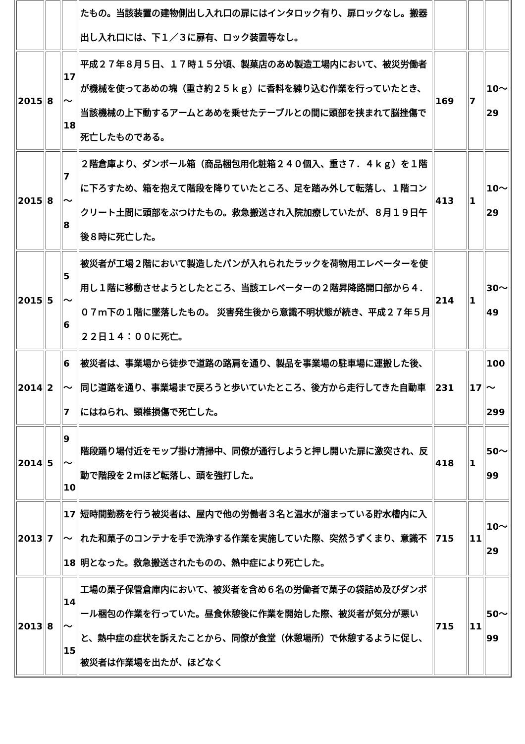| | | | たもの。当該装置の建物側出し入れ口の扉にはインタロック有り、扉ロックなし。搬器出し入れ口には、下１／３に扉有、ロック装置等なし。 | | | |
| 2015 | 8 | 17 〜 18 | 平成２７年８月５日、１７時１５分頃、製菓店のあめ製造工場内において、被災労働者が機械を使ってあめの塊（重さ約２５ｋｇ）に香料を練り込む作業を行っていたとき、当該機械の上下動するアームとあめを乗せたテーブルとの間に頭部を挟まれて脳挫傷で死亡したものである。 | 169 | 7 | 10〜 29 |
| 2015 | 8 | 7 〜 8 | ２階倉庫より、ダンボール箱（商品梱包用化粧箱２４０個入、重さ７．４ｋｇ）を１階に下ろすため、箱を抱えて階段を降りていたところ、足を踏み外して転落し、１階コンクリート土間に頭部をぶつけたもの。救急搬送され入院加療していたが、８月１９日午後８時に死亡した。 | 413 | 1 | 10〜 29 |
| 2015 | 5 | 5 〜 6 | 被災者が工場２階において製造したパンが入れられたラックを荷物用エレベーターを使用し１階に移動させようとしたところ、当該エレベーターの２階昇降路開口部から４．０７ｍ下の１階に墜落したもの。 災害発生後から意識不明状態が続き、平成２７年５月２２日１４：００に死亡。 | 214 | 1 | 30〜 49 |
| 2014 | 2 | 6 〜 7 | 被災者は、事業場から徒歩で道路の路肩を通り、製品を事業場の駐車場に運搬した後、同じ道路を通り、事業場まで戻ろうと歩いていたところ、後方から走行してきた自動車にはねられ、頸椎損傷で死亡した。 | 231 | 17 | 100 〜 299 |
| 2014 | 5 | 9 〜 10 | 階段踊り場付近をモップ掛け清掃中、同僚が通行しようと押し開いた扉に激突され、反動で階段を２ｍほど転落し、頭を強打した。 | 418 | 1 | 50〜 99 |
| 2013 | 7 | 17 〜 18 | 短時間勤務を行う被災者は、屋内で他の労働者３名と温水が溜まっている貯水槽内に入れた和菓子のコンテナを手で洗浄する作業を実施していた際、突然うずくまり、意識不明となった。救急搬送されたものの、熱中症により死亡した。 | 715 | 11 | 10〜 29 |
| 2013 | 8 | 14 〜 15 | 工場の菓子保管倉庫内において、被災者を含め６名の労働者で菓子の袋詰め及びダンボール梱包の作業を行っていた。昼食休憩後に作業を開始した際、被災者が気分が悪いと、熱中症の症状を訴えたことから、同僚が食堂（休憩場所）で休憩するように促し、被災者は作業場を出たが、ほどなく | 715 | 11 | 50〜 99 |